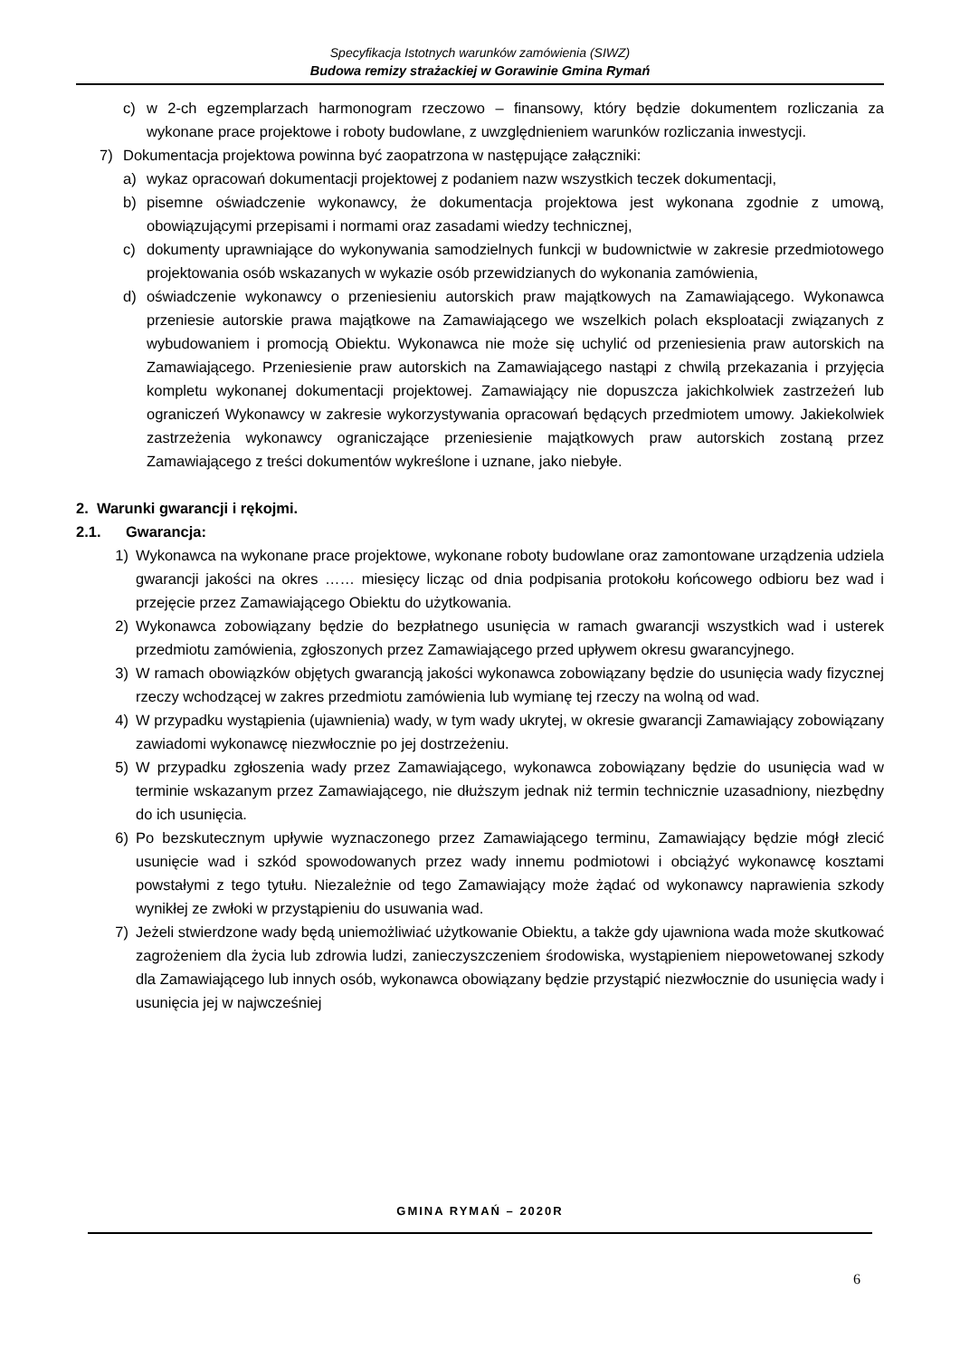Specyfikacja Istotnych warunków zamówienia (SIWZ)
Budowa remizy strażackiej w Gorawinie Gmina Rymań
c) w 2-ch egzemplarzach harmonogram rzeczowo – finansowy, który będzie dokumentem rozliczania za wykonane prace projektowe i roboty budowlane, z uwzględnieniem warunków rozliczania inwestycji.
7) Dokumentacja projektowa powinna być zaopatrzona w następujące załączniki:
a) wykaz opracowań dokumentacji projektowej z podaniem nazw wszystkich teczek dokumentacji,
b) pisemne oświadczenie wykonawcy, że dokumentacja projektowa jest wykonana zgodnie z umową, obowiązującymi przepisami i normami oraz zasadami wiedzy technicznej,
c) dokumenty uprawniające do wykonywania samodzielnych funkcji w budownictwie w zakresie przedmiotowego projektowania osób wskazanych w wykazie osób przewidzianych do wykonania zamówienia,
d) oświadczenie wykonawcy o przeniesieniu autorskich praw majątkowych na Zamawiającego. Wykonawca przeniesie autorskie prawa majątkowe na Zamawiającego we wszelkich polach eksploatacji związanych z wybudowaniem i promocją Obiektu. Wykonawca nie może się uchylić od przeniesienia praw autorskich na Zamawiającego. Przeniesienie praw autorskich na Zamawiającego nastąpi z chwilą przekazania i przyjęcia kompletu wykonanej dokumentacji projektowej. Zamawiający nie dopuszcza jakichkolwiek zastrzeżeń lub ograniczeń Wykonawcy w zakresie wykorzystywania opracowań będących przedmiotem umowy. Jakiekolwiek zastrzeżenia wykonawcy ograniczające przeniesienie majątkowych praw autorskich zostaną przez Zamawiającego z treści dokumentów wykreślone i uznane, jako niebyłe.
2. Warunki gwarancji i rękojmi.
2.1. Gwarancja:
1) Wykonawca na wykonane prace projektowe, wykonane roboty budowlane oraz zamontowane urządzenia udziela gwarancji jakości na okres …… miesięcy licząc od dnia podpisania protokołu końcowego odbioru bez wad i przejęcie przez Zamawiającego Obiektu do użytkowania.
2) Wykonawca zobowiązany będzie do bezpłatnego usunięcia w ramach gwarancji wszystkich wad i usterek przedmiotu zamówienia, zgłoszonych przez Zamawiającego przed upływem okresu gwarancyjnego.
3) W ramach obowiązków objętych gwarancją jakości wykonawca zobowiązany będzie do usunięcia wady fizycznej rzeczy wchodzącej w zakres przedmiotu zamówienia lub wymianę tej rzeczy na wolną od wad.
4) W przypadku wystąpienia (ujawnienia) wady, w tym wady ukrytej, w okresie gwarancji Zamawiający zobowiązany zawiadomi wykonawcę niezwłocznie po jej dostrzeżeniu.
5) W przypadku zgłoszenia wady przez Zamawiającego, wykonawca zobowiązany będzie do usunięcia wad w terminie wskazanym przez Zamawiającego, nie dłuższym jednak niż termin technicznie uzasadniony, niezbędny do ich usunięcia.
6) Po bezskutecznym upływie wyznaczonego przez Zamawiającego terminu, Zamawiający będzie mógł zlecić usunięcie wad i szkód spowodowanych przez wady innemu podmiotowi i obciążyć wykonawcę kosztami powstałymi z tego tytułu. Niezależnie od tego Zamawiający może żądać od wykonawcy naprawienia szkody wynikłej ze zwłoki w przystąpieniu do usuwania wad.
7) Jeżeli stwierdzone wady będą uniemożliwiać użytkowanie Obiektu, a także gdy ujawniona wada może skutkować zagrożeniem dla życia lub zdrowia ludzi, zanieczyszczeniem środowiska, wystąpieniem niepowetowanej szkody dla Zamawiającego lub innych osób, wykonawca obowiązany będzie przystąpić niezwłocznie do usunięcia wady i usunięcia jej w najwcześniej
GMINA RYMAŃ – 2020R
6